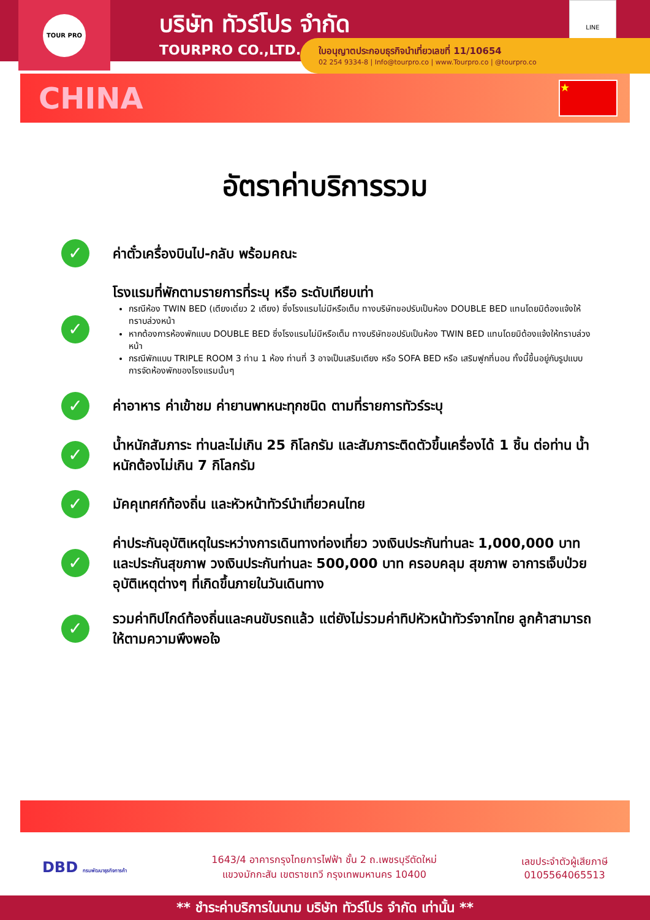TOUR PRO
บริษัท ทัวร์โปร จำกัด
TOURPRO CO.,LTD.
LINE
ใบอนุญาตประกอบธุรกิจนำเที่ยวเลขที่ 11/10654
02 254 9334-8 | Info@tourpro.co | www.Tourpro.co | @tourpro.co
CHINA
★
อัตราค่าบริการรวม
✓
ค่าตั๋วเครื่องบินไป-กลับ พร้อมคณะ
✓
โรงแรมที่พักตามรายการที่ระบุ หรือ ระดับเทียบเท่า
กรณีห้อง TWIN BED (เตียงเดี่ยว 2 เตียง) ซึ่งโรงแรมไม่มีหรือเต็ม ทางบริษัทขอปรับเป็นห้อง DOUBLE BED แทนโดยมิต้องแจ้งให้ทราบล่วงหน้า
หากต้องการห้องพักแบบ DOUBLE BED ซึ่งโรงแรมไม่มีหรือเต็ม ทางบริษัทขอปรับเป็นห้อง TWIN BED แทนโดยมิต้องแจ้งให้ทราบล่วงหน้า
กรณีพักแบบ TRIPLE ROOM 3 ท่าน 1 ห้อง ท่านที่ 3 อาจเป็นเสริมเตียง หรือ SOFA BED หรือ เสริมฟูกที่นอน ทั้งนี้ขึ้นอยู่กับรูปแบบการจัดห้องพักของโรงแรมนั้นๆ
✓
ค่าอาหาร ค่าเข้าชม ค่ายานพาหนะทุกชนิด ตามที่รายการทัวร์ระบุ
✓
น้ำหนักสัมภาระ ท่านละไม่เกิน 25 กิโลกรัม และสัมภาระติดตัวขึ้นเครื่องได้ 1 ชิ้น ต่อท่าน น้ำหนักต้องไม่เกิน 7 กิโลกรัม
✓
มัคคุเทศก์ท้องถิ่น และหัวหน้าทัวร์นำเที่ยวคนไทย
✓
ค่าประกันอุบัติเหตุในระหว่างการเดินทางท่องเที่ยว วงเงินประกันท่านละ 1,000,000 บาท และประกันสุขภาพ วงเงินประกันท่านละ 500,000 บาท ครอบคลุม สุขภาพ อาการเจ็บป่วย อุบัติเหตุต่างๆ ที่เกิดขึ้นภายในวันเดินทาง
✓
รวมค่าทิปไกด์ท้องถิ่นและคนขับรถแล้ว แต่ยังไม่รวมค่าทิปหัวหน้าทัวร์จากไทย ลูกค้าสามารถให้ตามความพึงพอใจ
DBD กรมพัฒนาธุรกิจการค้า
1643/4 อาคารกรุงไทยการไฟฟ้า ชั้น 2 ถ.เพชรบุรีตัดใหม่
แขวงมักกะสัน เขตราชเทวี กรุงเทพมหานคร 10400
เลขประจำตัวผู้เสียภาษี
0105564065513
** ชำระค่าบริการในนาม บริษัท ทัวร์โปร จำกัด เท่านั้น **